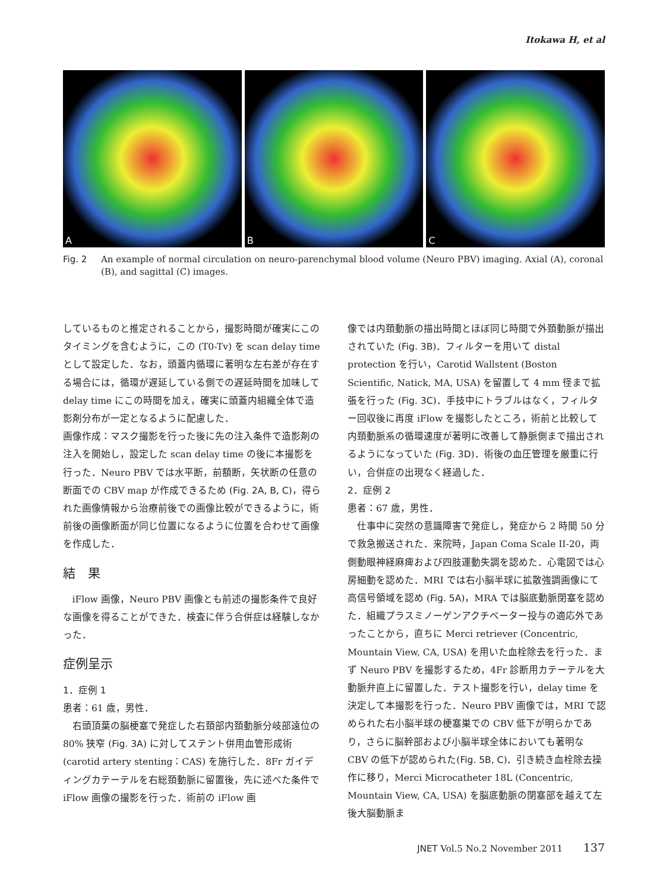Itokawa H, et al
A
B
C
Fig. 2 An example of normal circulation on neuro-parenchymal blood volume (Neuro PBV) imaging. Axial (A), coronal (B), and sagittal (C) images.
しているものと推定されることから，撮影時間が確実にこのタイミングを含むように，この (T0-Tv) を scan delay time として設定した．なお，頭蓋内循環に著明な左右差が存在する場合には，循環が遅延している側での遅延時間を加味して delay time にこの時間を加え，確実に頭蓋内組織全体で造影剤分布が一定となるように配慮した．
画像作成：マスク撮影を行った後に先の注入条件で造影剤の注入を開始し，設定した scan delay time の後に本撮影を行った．Neuro PBV では水平断，前額断，矢状断の任意の断面での CBV map が作成できるため (Fig. 2A, B, C)，得られた画像情報から治療前後での画像比較ができるように，術前後の画像断面が同じ位置になるように位置を合わせて画像を作成した．
結　果
iFlow 画像，Neuro PBV 画像とも前述の撮影条件で良好な画像を得ることができた．検査に伴う合併症は経験しなかった．
症例呈示
1．症例 1
患者：61 歳，男性．
右頭頂葉の脳梗塞で発症した右頚部内頚動脈分岐部遠位の 80% 狭窄 (Fig. 3A) に対してステント併用血管形成術 (carotid artery stenting：CAS) を施行した．8Fr ガイディングカテーテルを右総頚動脈に留置後，先に述べた条件で iFlow 画像の撮影を行った．術前の iFlow 画
像では内頚動脈の描出時間とほぼ同じ時間で外頚動脈が描出されていた (Fig. 3B)．フィルターを用いて distal protection を行い，Carotid Wallstent (Boston Scientific, Natick, MA, USA) を留置して 4 mm 径まで拡張を行った (Fig. 3C)．手技中にトラブルはなく，フィルター回収後に再度 iFlow を撮影したところ，術前と比較して内頚動脈系の循環速度が著明に改善して静脈側まで描出されるようになっていた (Fig. 3D)．術後の血圧管理を厳重に行い，合併症の出現なく経過した．
2．症例 2
患者：67 歳，男性．
仕事中に突然の意識障害で発症し，発症から 2 時間 50 分で救急搬送された．来院時，Japan Coma Scale II-20，両側動眼神経麻痺および四肢運動失調を認めた．心電図では心房細動を認めた．MRI では右小脳半球に拡散強調画像にて高信号領域を認め (Fig. 5A)，MRA では脳底動脈閉塞を認めた．組織プラスミノーゲンアクチベーター投与の適応外であったことから，直ちに Merci retriever (Concentric, Mountain View, CA, USA) を用いた血栓除去を行った．まず Neuro PBV を撮影するため，4Fr 診断用カテーテルを大動脈弁直上に留置した．テスト撮影を行い，delay time を決定して本撮影を行った．Neuro PBV 画像では，MRI で認められた右小脳半球の梗塞巣での CBV 低下が明らかであり，さらに脳幹部および小脳半球全体においても著明な CBV の低下が認められた(Fig. 5B, C)．引き続き血栓除去操作に移り，Merci Microcatheter 18L (Concentric, Mountain View, CA, USA) を脳底動脈の閉塞部を越えて左後大脳動脈ま
JNET Vol.5 No.2 November 2011 137